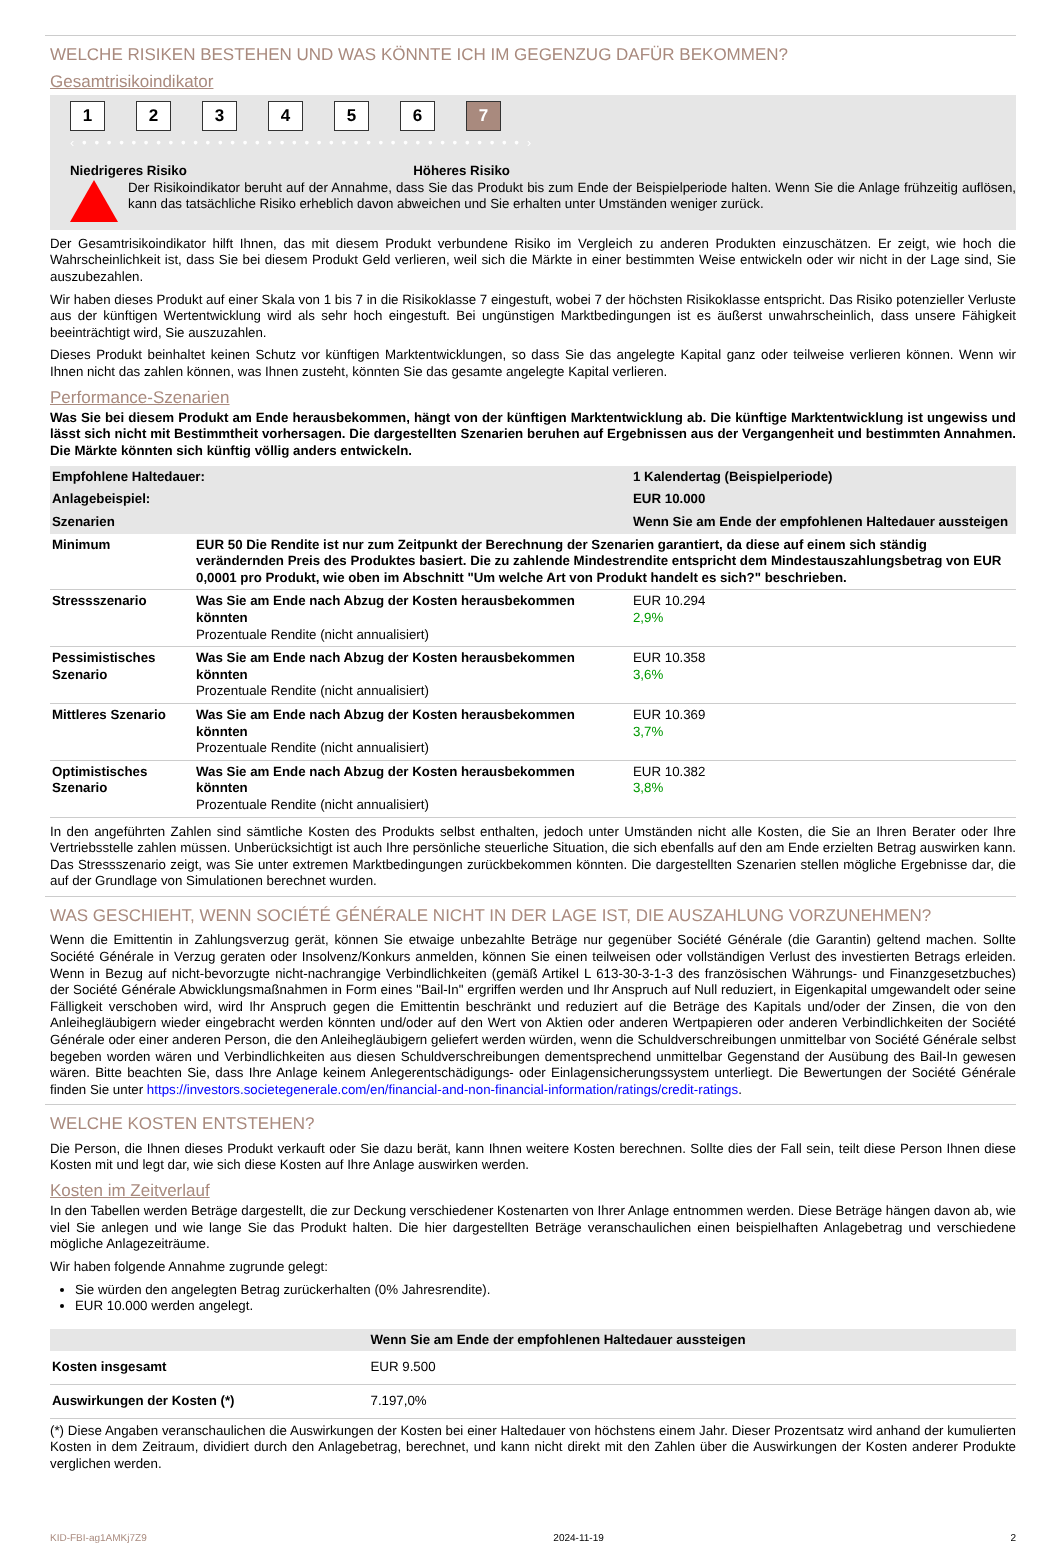WELCHE RISIKEN BESTEHEN UND WAS KÖNNTE ICH IM GEGENZUG DAFÜR BEKOMMEN?
Gesamtrisikoindikator
123456 7
‹ • • • • • • • • • • • • • • • • • • • • • • • • • • • • • • • • • • • • ›
Niedrigeres Risiko Höheres Risiko
Der Risikoindikator beruht auf der Annahme, dass Sie das Produkt bis zum Ende der Beispielperiode halten. Wenn Sie die Anlage frühzeitig auflösen, kann das tatsächliche Risiko erheblich davon abweichen und Sie erhalten unter Umständen weniger zurück.
Der Gesamtrisikoindikator hilft Ihnen, das mit diesem Produkt verbundene Risiko im Vergleich zu anderen Produkten einzuschätzen. Er zeigt, wie hoch die Wahrscheinlichkeit ist, dass Sie bei diesem Produkt Geld verlieren, weil sich die Märkte in einer bestimmten Weise entwickeln oder wir nicht in der Lage sind, Sie auszubezahlen.
Wir haben dieses Produkt auf einer Skala von 1 bis 7 in die Risikoklasse 7 eingestuft, wobei 7 der höchsten Risikoklasse entspricht. Das Risiko potenzieller Verluste aus der künftigen Wertentwicklung wird als sehr hoch eingestuft. Bei ungünstigen Marktbedingungen ist es äußerst unwahrscheinlich, dass unsere Fähigkeit beeinträchtigt wird, Sie auszuzahlen.
Dieses Produkt beinhaltet keinen Schutz vor künftigen Marktentwicklungen, so dass Sie das angelegte Kapital ganz oder teilweise verlieren können. Wenn wir Ihnen nicht das zahlen können, was Ihnen zusteht, könnten Sie das gesamte angelegte Kapital verlieren.
Performance-Szenarien
Was Sie bei diesem Produkt am Ende herausbekommen, hängt von der künftigen Marktentwicklung ab. Die künftige Marktentwicklung ist ungewiss und lässt sich nicht mit Bestimmtheit vorhersagen. Die dargestellten Szenarien beruhen auf Ergebnissen aus der Vergangenheit und bestimmten Annahmen. Die Märkte könnten sich künftig völlig anders entwickeln.
| Empfohlene Haltedauer: | | 1 Kalendertag (Beispielperiode) |
| Anlagebeispiel: | | EUR 10.000 |
| Szenarien | | Wenn Sie am Ende der empfohlenen Haltedauer aussteigen |
| Minimum | EUR 50 Die Rendite ist nur zum Zeitpunkt der Berechnung der Szenarien garantiert, da diese auf einem sich ständig verändernden Preis des Produktes basiert. Die zu zahlende Mindestrendite entspricht dem Mindestauszahlungsbetrag von EUR 0,0001 pro Produkt, wie oben im Abschnitt "Um welche Art von Produkt handelt es sich?" beschrieben. | |
| Stressszenario | Was Sie am Ende nach Abzug der Kosten herausbekommen könnten Prozentuale Rendite (nicht annualisiert) | EUR 10.294 2,9% |
| Pessimistisches Szenario | Was Sie am Ende nach Abzug der Kosten herausbekommen könnten Prozentuale Rendite (nicht annualisiert) | EUR 10.358 3,6% |
| Mittleres Szenario | Was Sie am Ende nach Abzug der Kosten herausbekommen könnten Prozentuale Rendite (nicht annualisiert) | EUR 10.369 3,7% |
| Optimistisches Szenario | Was Sie am Ende nach Abzug der Kosten herausbekommen könnten Prozentuale Rendite (nicht annualisiert) | EUR 10.382 3,8% |
In den angeführten Zahlen sind sämtliche Kosten des Produkts selbst enthalten, jedoch unter Umständen nicht alle Kosten, die Sie an Ihren Berater oder Ihre Vertriebsstelle zahlen müssen. Unberücksichtigt ist auch Ihre persönliche steuerliche Situation, die sich ebenfalls auf den am Ende erzielten Betrag auswirken kann. Das Stressszenario zeigt, was Sie unter extremen Marktbedingungen zurückbekommen könnten. Die dargestellten Szenarien stellen mögliche Ergebnisse dar, die auf der Grundlage von Simulationen berechnet wurden.
WAS GESCHIEHT, WENN SOCIÉTÉ GÉNÉRALE NICHT IN DER LAGE IST, DIE AUSZAHLUNG VORZUNEHMEN?
Wenn die Emittentin in Zahlungsverzug gerät, können Sie etwaige unbezahlte Beträge nur gegenüber Société Générale (die Garantin) geltend machen. Sollte Société Générale in Verzug geraten oder Insolvenz/Konkurs anmelden, können Sie einen teilweisen oder vollständigen Verlust des investierten Betrags erleiden. Wenn in Bezug auf nicht-bevorzugte nicht-nachrangige Verbindlichkeiten (gemäß Artikel L 613-30-3-1-3 des französischen Währungs- und Finanzgesetzbuches) der Société Générale Abwicklungsmaßnahmen in Form eines "Bail-In" ergriffen werden und Ihr Anspruch auf Null reduziert, in Eigenkapital umgewandelt oder seine Fälligkeit verschoben wird, wird Ihr Anspruch gegen die Emittentin beschränkt und reduziert auf die Beträge des Kapitals und/oder der Zinsen, die von den Anleihegläubigern wieder eingebracht werden könnten und/oder auf den Wert von Aktien oder anderen Wertpapieren oder anderen Verbindlichkeiten der Société Générale oder einer anderen Person, die den Anleihegläubigern geliefert werden würden, wenn die Schuldverschreibungen unmittelbar von Société Générale selbst begeben worden wären und Verbindlichkeiten aus diesen Schuldverschreibungen dementsprechend unmittelbar Gegenstand der Ausübung des Bail-In gewesen wären. Bitte beachten Sie, dass Ihre Anlage keinem Anlegerentschädigungs- oder Einlagensicherungssystem unterliegt. Die Bewertungen der Société Générale finden Sie unter https://investors.societegenerale.com/en/financial-and-non-financial-information/ratings/credit-ratings.
WELCHE KOSTEN ENTSTEHEN?
Die Person, die Ihnen dieses Produkt verkauft oder Sie dazu berät, kann Ihnen weitere Kosten berechnen. Sollte dies der Fall sein, teilt diese Person Ihnen diese Kosten mit und legt dar, wie sich diese Kosten auf Ihre Anlage auswirken werden.
Kosten im Zeitverlauf
In den Tabellen werden Beträge dargestellt, die zur Deckung verschiedener Kostenarten von Ihrer Anlage entnommen werden. Diese Beträge hängen davon ab, wie viel Sie anlegen und wie lange Sie das Produkt halten. Die hier dargestellten Beträge veranschaulichen einen beispielhaften Anlagebetrag und verschiedene mögliche Anlagezeiträume.
Wir haben folgende Annahme zugrunde gelegt:
Sie würden den angelegten Betrag zurückerhalten (0% Jahresrendite).
EUR 10.000 werden angelegt.
| | Wenn Sie am Ende der empfohlenen Haltedauer aussteigen |
| Kosten insgesamt | EUR 9.500 |
| Auswirkungen der Kosten (*) | 7.197,0% |
(*) Diese Angaben veranschaulichen die Auswirkungen der Kosten bei einer Haltedauer von höchstens einem Jahr. Dieser Prozentsatz wird anhand der kumulierten Kosten in dem Zeitraum, dividiert durch den Anlagebetrag, berechnet, und kann nicht direkt mit den Zahlen über die Auswirkungen der Kosten anderer Produkte verglichen werden.
KID-FBI-ag1AMKj7Z9 2024-11-19 2